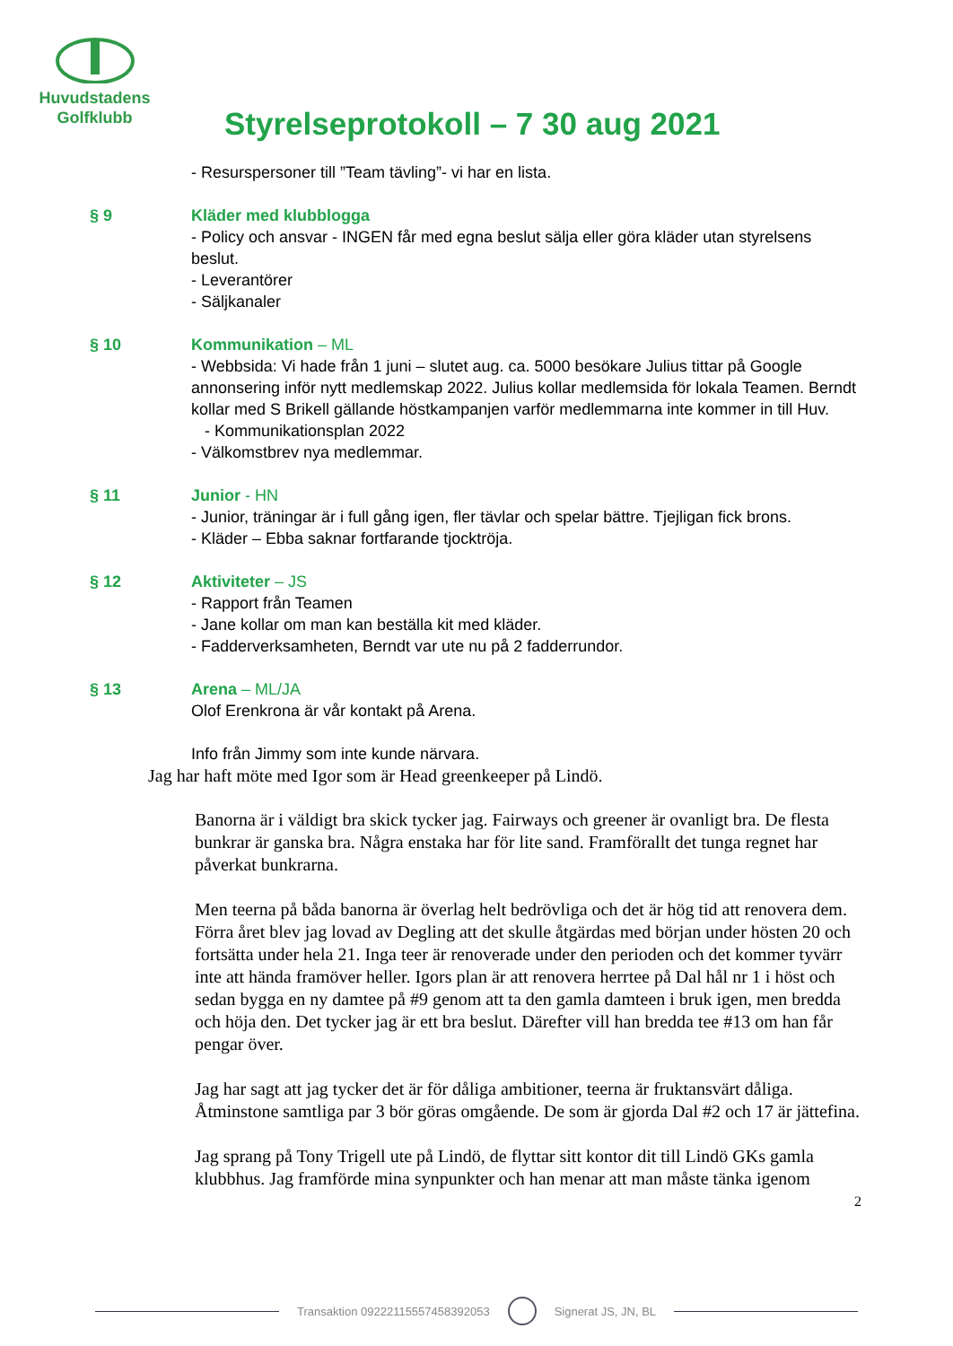Huvudstadens
Golfklubb
Styrelseprotokoll – 7 30 aug 2021
- Resurspersoner till ”Team tävling”- vi har en lista.
§ 9 Kläder med klubblogga
- Policy och ansvar - INGEN får med egna beslut sälja eller göra kläder utan styrelsens beslut.
- Leverantörer
- Säljkanaler
§ 10 Kommunikation – ML
- Webbsida: Vi hade från 1 juni – slutet aug. ca. 5000 besökare Julius tittar på Google annonsering inför nytt medlemskap 2022. Julius kollar medlemsida för lokala Teamen. Berndt kollar med S Brikell gällande höstkampanjen varför medlemmarna inte kommer in till Huv.
- Kommunikationsplan 2022
- Välkomstbrev nya medlemmar.
§ 11 Junior - HN
- Junior, träningar är i full gång igen, fler tävlar och spelar bättre. Tjejligan fick brons.
- Kläder – Ebba saknar fortfarande tjocktröja.
§ 12 Aktiviteter – JS
- Rapport från Teamen
- Jane kollar om man kan beställa kit med kläder.
- Fadderverksamheten, Berndt var ute nu på 2 fadderrundor.
§ 13 Arena – ML/JA
Olof Erenkrona är vår kontakt på Arena.
Info från Jimmy som inte kunde närvara.
Jag har haft möte med Igor som är Head greenkeeper på Lindö.
Banorna är i väldigt bra skick tycker jag. Fairways och greener är ovanligt bra. De flesta bunkrar är ganska bra. Några enstaka har för lite sand. Framförallt det tunga regnet har påverkat bunkrarna.
Men teerna på båda banorna är överlag helt bedrövliga och det är hög tid att renovera dem. Förra året blev jag lovad av Degling att det skulle åtgärdas med början under hösten 20 och fortsätta under hela 21. Inga teer är renoverade under den perioden och det kommer tyvärr inte att hända framöver heller. Igors plan är att renovera herrtee på Dal hål nr 1 i höst och sedan bygga en ny damtee på #9 genom att ta den gamla damteen i bruk igen, men bredda och höja den. Det tycker jag är ett bra beslut. Därefter vill han bredda tee #13 om han får pengar över.
Jag har sagt att jag tycker det är för dåliga ambitioner, teerna är fruktansvärt dåliga. Åtminstone samtliga par 3 bör göras omgående. De som är gjorda Dal #2 och 17 är jättefina.
Jag sprang på Tony Trigell ute på Lindö, de flyttar sitt kontor dit till Lindö GKs gamla klubbhus. Jag framförde mina synpunkter och han menar att man måste tänka igenom
2
Transaktion 09222115557458392053 Signerat JS, JN, BL